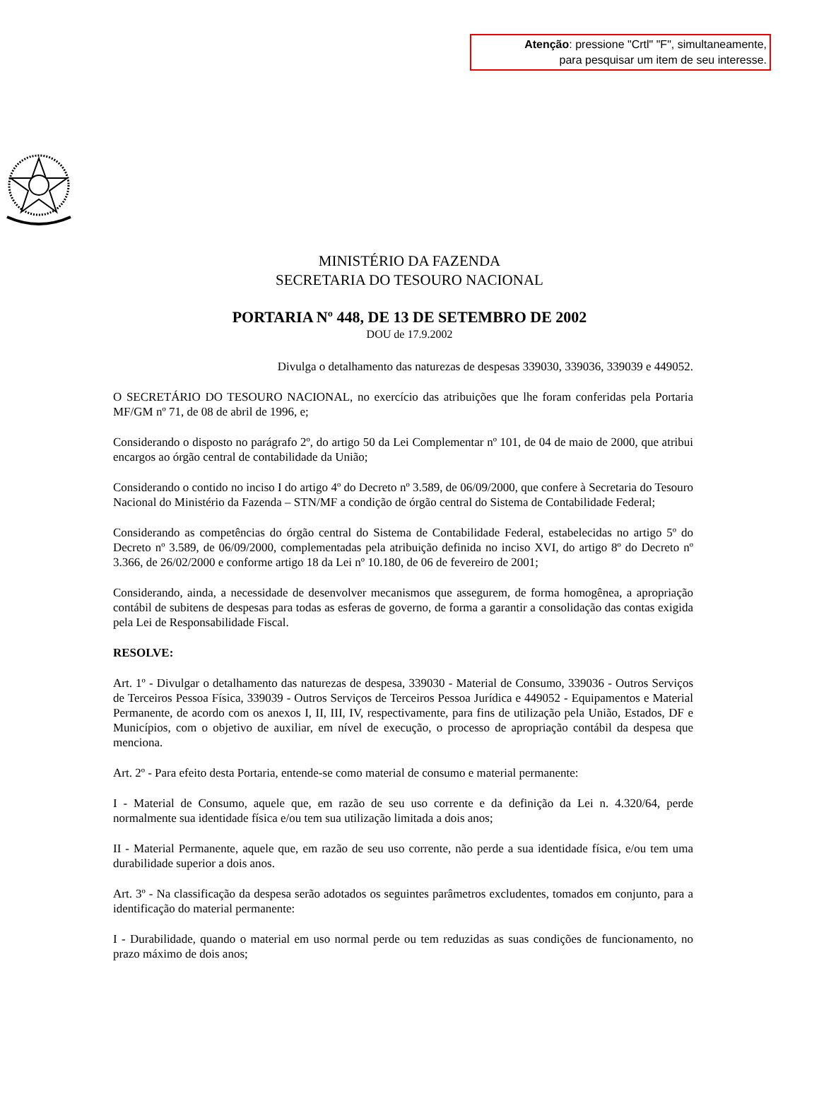Atenção: pressione "Crtl" "F", simultaneamente,
para pesquisar um item de seu interesse.
MINISTÉRIO DA FAZENDA
SECRETARIA DO TESOURO NACIONAL
PORTARIA Nº 448, DE 13 DE SETEMBRO DE 2002
DOU de 17.9.2002
Divulga o detalhamento das naturezas de despesas 339030, 339036, 339039 e 449052.
O SECRETÁRIO DO TESOURO NACIONAL, no exercício das atribuições que lhe foram conferidas pela Portaria MF/GM nº 71, de 08 de abril de 1996, e;
Considerando o disposto no parágrafo 2º, do artigo 50 da Lei Complementar nº 101, de 04 de maio de 2000, que atribui encargos ao órgão central de contabilidade da União;
Considerando o contido no inciso I do artigo 4º do Decreto nº 3.589, de 06/09/2000, que confere à Secretaria do Tesouro Nacional do Ministério da Fazenda – STN/MF a condição de órgão central do Sistema de Contabilidade Federal;
Considerando as competências do órgão central do Sistema de Contabilidade Federal, estabelecidas no artigo 5º do Decreto nº 3.589, de 06/09/2000, complementadas pela atribuição definida no inciso XVI, do artigo 8º do Decreto nº 3.366, de 26/02/2000 e conforme artigo 18 da Lei nº 10.180, de 06 de fevereiro de 2001;
Considerando, ainda, a necessidade de desenvolver mecanismos que assegurem, de forma homogênea, a apropriação contábil de subitens de despesas para todas as esferas de governo, de forma a garantir a consolidação das contas exigida pela Lei de Responsabilidade Fiscal.
RESOLVE:
Art. 1º - Divulgar o detalhamento das naturezas de despesa, 339030 - Material de Consumo, 339036 - Outros Serviços de Terceiros Pessoa Física, 339039 - Outros Serviços de Terceiros Pessoa Jurídica e 449052 - Equipamentos e Material Permanente, de acordo com os anexos I, II, III, IV, respectivamente, para fins de utilização pela União, Estados, DF e Municípios, com o objetivo de auxiliar, em nível de execução, o processo de apropriação contábil da despesa que menciona.
Art. 2º - Para efeito desta Portaria, entende-se como material de consumo e material permanente:
I - Material de Consumo, aquele que, em razão de seu uso corrente e da definição da Lei n. 4.320/64, perde normalmente sua identidade física e/ou tem sua utilização limitada a dois anos;
II - Material Permanente, aquele que, em razão de seu uso corrente, não perde a sua identidade física, e/ou tem uma durabilidade superior a dois anos.
Art. 3º - Na classificação da despesa serão adotados os seguintes parâmetros excludentes, tomados em conjunto, para a identificação do material permanente:
I - Durabilidade, quando o material em uso normal perde ou tem reduzidas as suas condições de funcionamento, no prazo máximo de dois anos;